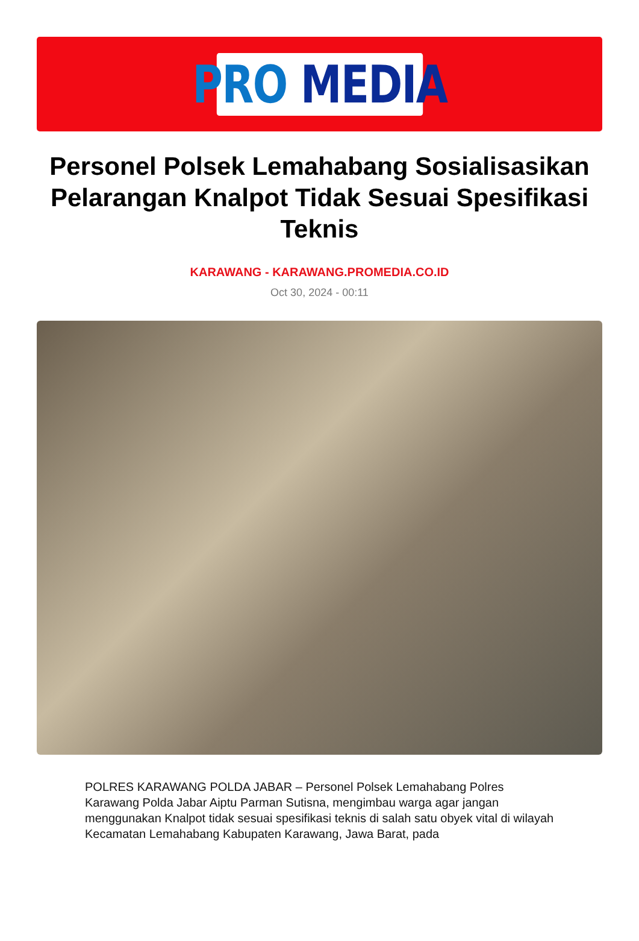PRO MEDIA
Personel Polsek Lemahabang Sosialisasikan Pelarangan Knalpot Tidak Sesuai Spesifikasi Teknis
KARAWANG - KARAWANG.PROMEDIA.CO.ID
Oct 30, 2024 - 00:11
POLRES KARAWANG POLDA JABAR – Personel Polsek Lemahabang Polres Karawang Polda Jabar Aiptu Parman Sutisna, mengimbau warga agar jangan menggunakan Knalpot tidak sesuai spesifikasi teknis di salah satu obyek vital di wilayah Kecamatan Lemahabang Kabupaten Karawang, Jawa Barat, pada